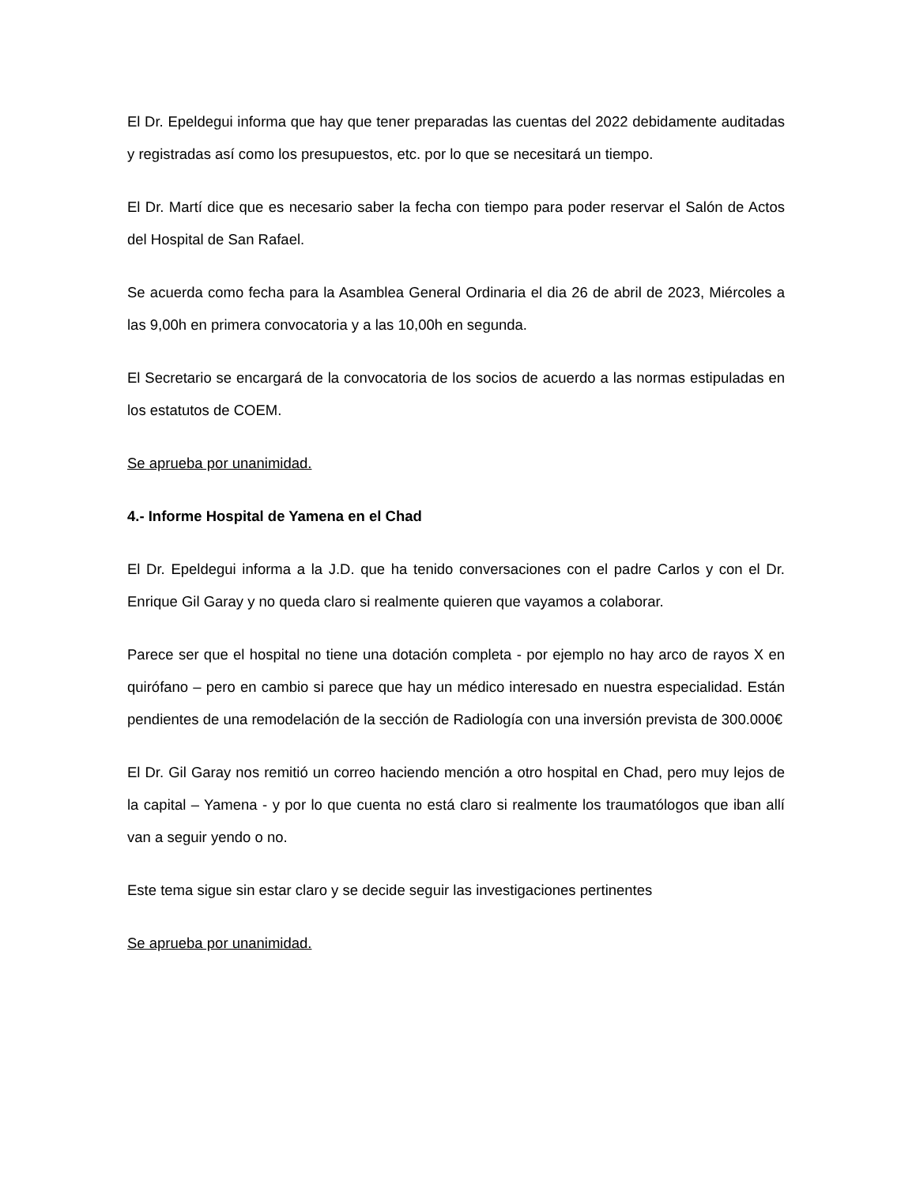El Dr. Epeldegui informa que hay que tener preparadas las cuentas del 2022 debidamente auditadas y registradas así como los presupuestos, etc. por lo que se necesitará un tiempo.
El Dr. Martí dice que es necesario saber la fecha con tiempo para poder reservar el Salón de Actos del Hospital de San Rafael.
Se acuerda como fecha para la Asamblea General Ordinaria el dia 26 de abril de 2023, Miércoles a las 9,00h en primera convocatoria y a las 10,00h en segunda.
El Secretario se encargará de la convocatoria de los socios de acuerdo a las normas estipuladas en los estatutos de COEM.
Se aprueba por unanimidad.
4.- Informe Hospital de Yamena en el Chad
El Dr. Epeldegui informa a la J.D. que ha tenido conversaciones con el padre Carlos y con el Dr. Enrique Gil Garay y no queda claro si realmente quieren que vayamos a colaborar.
Parece ser que el hospital no tiene una dotación completa - por ejemplo no hay arco de rayos X en quirófano – pero en cambio si parece que hay un médico interesado en nuestra especialidad. Están pendientes de una remodelación de la sección de Radiología con una inversión prevista de 300.000€
El Dr. Gil Garay nos remitió un correo haciendo mención a otro hospital en Chad, pero muy lejos de la capital – Yamena - y por lo que cuenta no está claro si realmente los traumatólogos que iban allí van a seguir yendo o no.
Este tema sigue sin estar claro y se decide seguir las investigaciones pertinentes
Se aprueba por unanimidad.